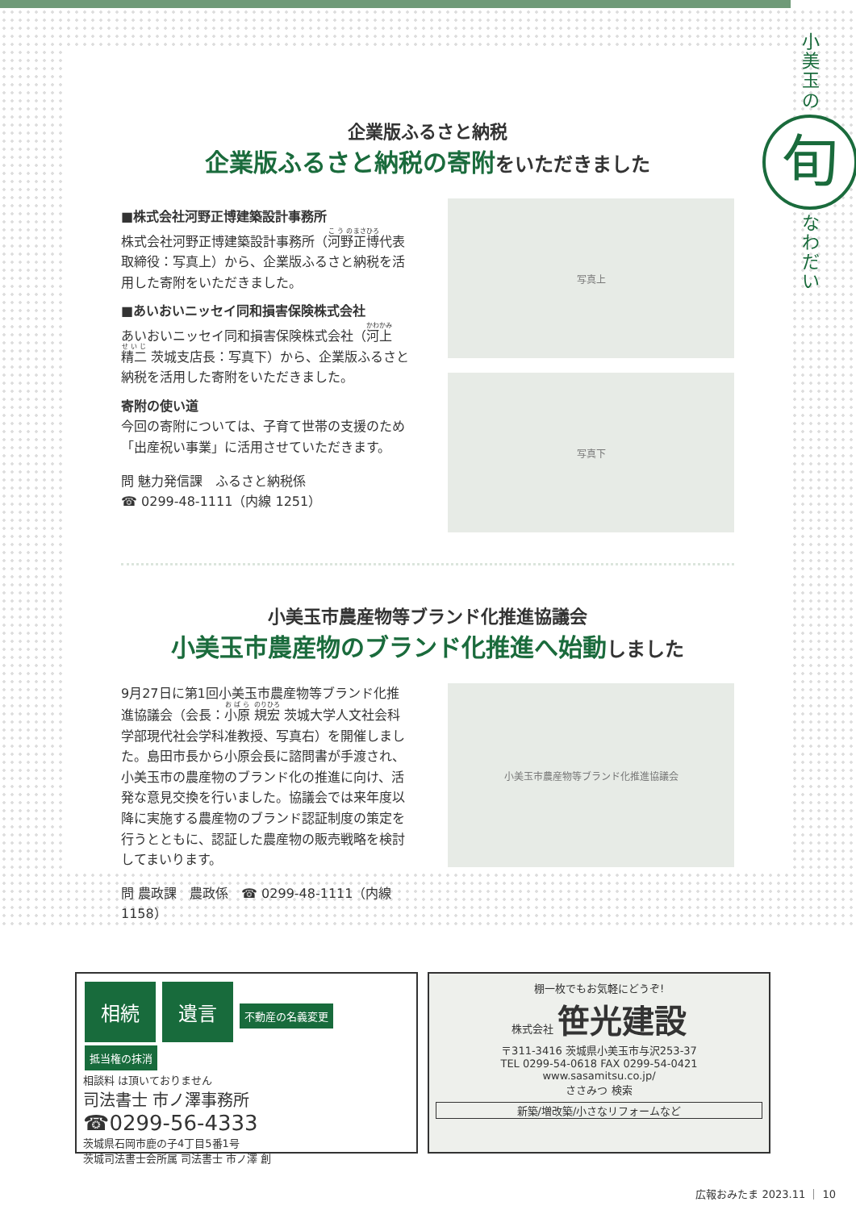小
美
玉
の
旬
な
わ
だ
い
企業版ふるさと納税
企業版ふるさと納税の寄附をいただきました
■株式会社河野正博建築設計事務所
株式会社河野正博建築設計事務所（河野正博代表取締役：写真上）から、企業版ふるさと納税を活用した寄附をいただきました。
■あいおいニッセイ同和損害保険株式会社
あいおいニッセイ同和損害保険株式会社（河上 精二 茨城支店長：写真下）から、企業版ふるさと納税を活用した寄附をいただきました。
寄附の使い道
今回の寄附については、子育て世帯の支援のため「出産祝い事業」に活用させていただきます。
問 魅力発信課　ふるさと納税係
☎ 0299-48-1111（内線 1251）
写真上
写真下
小美玉市農産物等ブランド化推進協議会
小美玉市農産物のブランド化推進へ始動しました
9月27日に第1回小美玉市農産物等ブランド化推進協議会（会長：小原 規宏 茨城大学人文社会科学部現代社会学科准教授、写真右）を開催しました。島田市長から小原会長に諮問書が手渡され、小美玉市の農産物のブランド化の推進に向け、活発な意見交換を行いました。協議会では来年度以降に実施する農産物のブランド認証制度の策定を行うとともに、認証した農産物の販売戦略を検討してまいります。
問 農政課　農政係　☎ 0299-48-1111（内線1158）
小美玉市農産物等ブランド化推進協議会
相続 遺言 不動産の名義変更 抵当権の抹消
相談料 は頂いておりません
司法書士 市ノ澤事務所
☎0299-56-4333
茨城県石岡市鹿の子4丁目5番1号
茨城司法書士会所属 司法書士 市ノ澤 創
棚一枚でもお気軽にどうぞ!
株式会社 笹光建設
〒311-3416 茨城県小美玉市与沢253-37
TEL 0299-54-0618 FAX 0299-54-0421
www.sasamitsu.co.jp/
ささみつ 検索
新築/増改築/小さなリフォームなど
広報おみたま 2023.11 ｜ 10